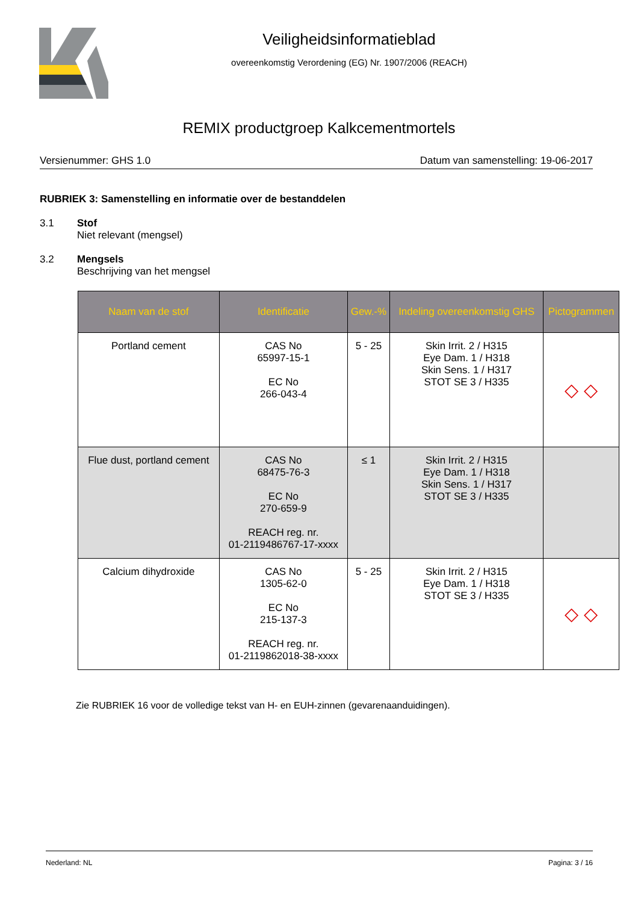Veiligheidsinformatieblad
overeenkomstig Verordening (EG) Nr. 1907/2006 (REACH)
REMIX productgroep Kalkcementmortels
Versienummer: GHS 1.0 Datum van samenstelling: 19-06-2017
RUBRIEK 3: Samenstelling en informatie over de bestanddelen
3.1 Stof
Niet relevant (mengsel)
3.2 Mengsels
Beschrijving van het mengsel
| Naam van de stof | Identificatie | Gew.-% | Indeling overeenkomstig GHS | Pictogrammen |
| --- | --- | --- | --- | --- |
| Portland cement | CAS No 65997-15-1 EC No 266-043-4 | 5 - 25 | Skin Irrit. 2 / H315 Eye Dam. 1 / H318 Skin Sens. 1 / H317 STOT SE 3 / H335 | ◇ ◇ |
| Flue dust, portland cement | CAS No 68475-76-3 EC No 270-659-9 REACH reg. nr. 01-2119486767-17-xxxx | ≤ 1 | Skin Irrit. 2 / H315 Eye Dam. 1 / H318 Skin Sens. 1 / H317 STOT SE 3 / H335 | |
| Calcium dihydroxide | CAS No 1305-62-0 EC No 215-137-3 REACH reg. nr. 01-2119862018-38-xxxx | 5 - 25 | Skin Irrit. 2 / H315 Eye Dam. 1 / H318 STOT SE 3 / H335 | ◇ ◇ |
Zie RUBRIEK 16 voor de volledige tekst van H- en EUH-zinnen (gevarenaanduidingen).
Nederland: NL Pagina: 3 / 16